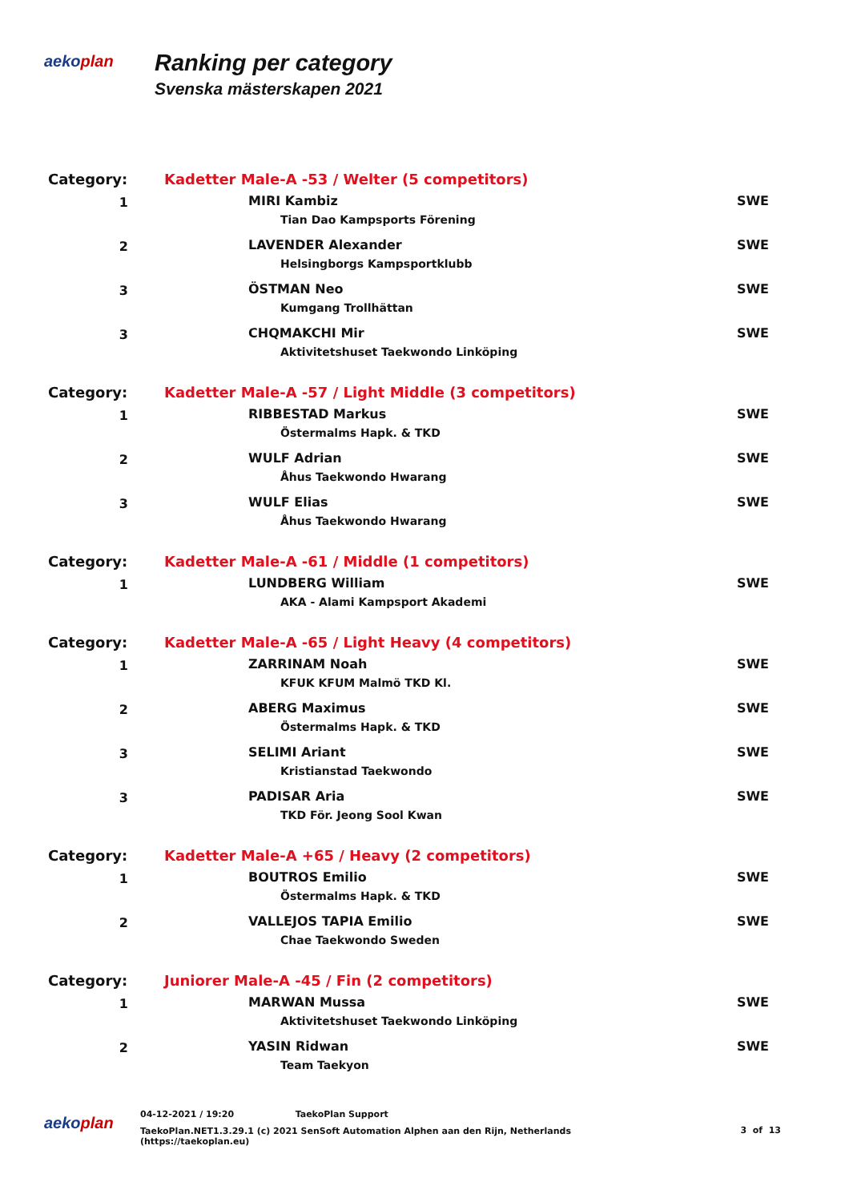aekoplan
Ranking per category
Svenska mästerskapen 2021
| Category: | Kadetter Male-A -53 / Welter (5 competitors) | |
| 1 | MIRI Kambiz Tian Dao Kampsports Förening | SWE |
| 2 | LAVENDER Alexander Helsingborgs Kampsportklubb | SWE |
| 3 | ÖSTMAN Neo Kumgang Trollhättan | SWE |
| 3 | CHQMAKCHI Mir Aktivitetshuset Taekwondo Linköping | SWE |
| Category: | Kadetter Male-A -57 / Light Middle (3 competitors) | |
| 1 | RIBBESTAD Markus Östermalms Hapk. & TKD | SWE |
| 2 | WULF Adrian Åhus Taekwondo Hwarang | SWE |
| 3 | WULF Elias Åhus Taekwondo Hwarang | SWE |
| Category: | Kadetter Male-A -61 / Middle (1 competitors) | |
| 1 | LUNDBERG William AKA - Alami Kampsport Akademi | SWE |
| Category: | Kadetter Male-A -65 / Light Heavy (4 competitors) | |
| 1 | ZARRINAM Noah KFUK KFUM Malmö TKD Kl. | SWE |
| 2 | ABERG Maximus Östermalms Hapk. & TKD | SWE |
| 3 | SELIMI Ariant Kristianstad Taekwondo | SWE |
| 3 | PADISAR Aria TKD För. Jeong Sool Kwan | SWE |
| Category: | Kadetter Male-A +65 / Heavy (2 competitors) | |
| 1 | BOUTROS Emilio Östermalms Hapk. & TKD | SWE |
| 2 | VALLEJOS TAPIA Emilio Chae Taekwondo Sweden | SWE |
| Category: | Juniorer Male-A -45 / Fin (2 competitors) | |
| 1 | MARWAN Mussa Aktivitetshuset Taekwondo Linköping | SWE |
| 2 | YASIN Ridwan Team Taekyon | SWE |
aekoplan
04-12-2021 / 19:20 TaekoPlan Support
TaekoPlan.NET1.3.29.1 (c) 2021 SenSoft Automation Alphen aan den Rijn, Netherlands
(https://taekoplan.eu)
3 of 13